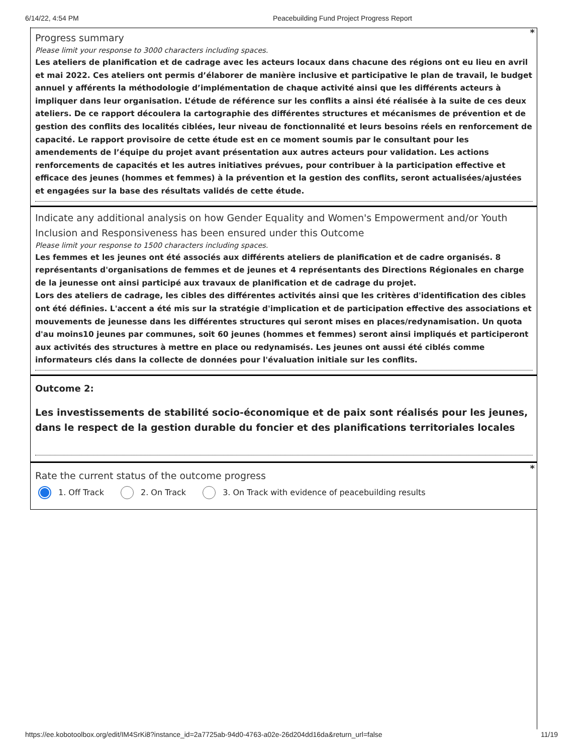6/14/22, 4:54 PM Peacebuilding Fund Project Progress Report
*
Progress summary
Please limit your response to 3000 characters including spaces.
Les ateliers de planification et de cadrage avec les acteurs locaux dans chacune des régions ont eu lieu en avril et mai 2022. Ces ateliers ont permis d’élaborer de manière inclusive et participative le plan de travail, le budget annuel y afférents la méthodologie d’implémentation de chaque activité ainsi que les différents acteurs à impliquer dans leur organisation. L’étude de référence sur les conflits a ainsi été réalisée à la suite de ces deux ateliers. De ce rapport découlera la cartographie des différentes structures et mécanismes de prévention et de gestion des conflits des localités ciblées, leur niveau de fonctionnalité et leurs besoins réels en renforcement de capacité. Le rapport provisoire de cette étude est en ce moment soumis par le consultant pour les amendements de l’équipe du projet avant présentation aux autres acteurs pour validation. Les actions renforcements de capacités et les autres initiatives prévues, pour contribuer à la participation effective et efficace des jeunes (hommes et femmes) à la prévention et la gestion des conflits, seront actualisées/ajustées et engagées sur la base des résultats validés de cette étude.
Indicate any additional analysis on how Gender Equality and Women's Empowerment and/or Youth Inclusion and Responsiveness has been ensured under this Outcome
Please limit your response to 1500 characters including spaces.
Les femmes et les jeunes ont été associés aux différents ateliers de planification et de cadre organisés. 8 représentants d'organisations de femmes et de jeunes et 4 représentants des Directions Régionales en charge de la jeunesse ont ainsi participé aux travaux de planification et de cadrage du projet.
Lors des ateliers de cadrage, les cibles des différentes activités ainsi que les critères d'identification des cibles ont été définies. L'accent a été mis sur la stratégie d'implication et de participation effective des associations et mouvements de jeunesse dans les différentes structures qui seront mises en places/redynamisation. Un quota d'au moins10 jeunes par communes, soit 60 jeunes (hommes et femmes) seront ainsi impliqués et participeront aux activités des structures à mettre en place ou redynamisés. Les jeunes ont aussi été ciblés comme informateurs clés dans la collecte de données pour l'évaluation initiale sur les conflits.
Outcome 2:
Les investissements de stabilité socio-économique et de paix sont réalisés pour les jeunes, dans le respect de la gestion durable du foncier et des planifications territoriales locales
*
Rate the current status of the outcome progress
1. Off Track 2. On Track 3. On Track with evidence of peacebuilding results
https://ee.kobotoolbox.org/edit/IM4SrKi8?instance_id=2a7725ab-94d0-4763-a02e-26d204dd16da&return_url=false 11/19